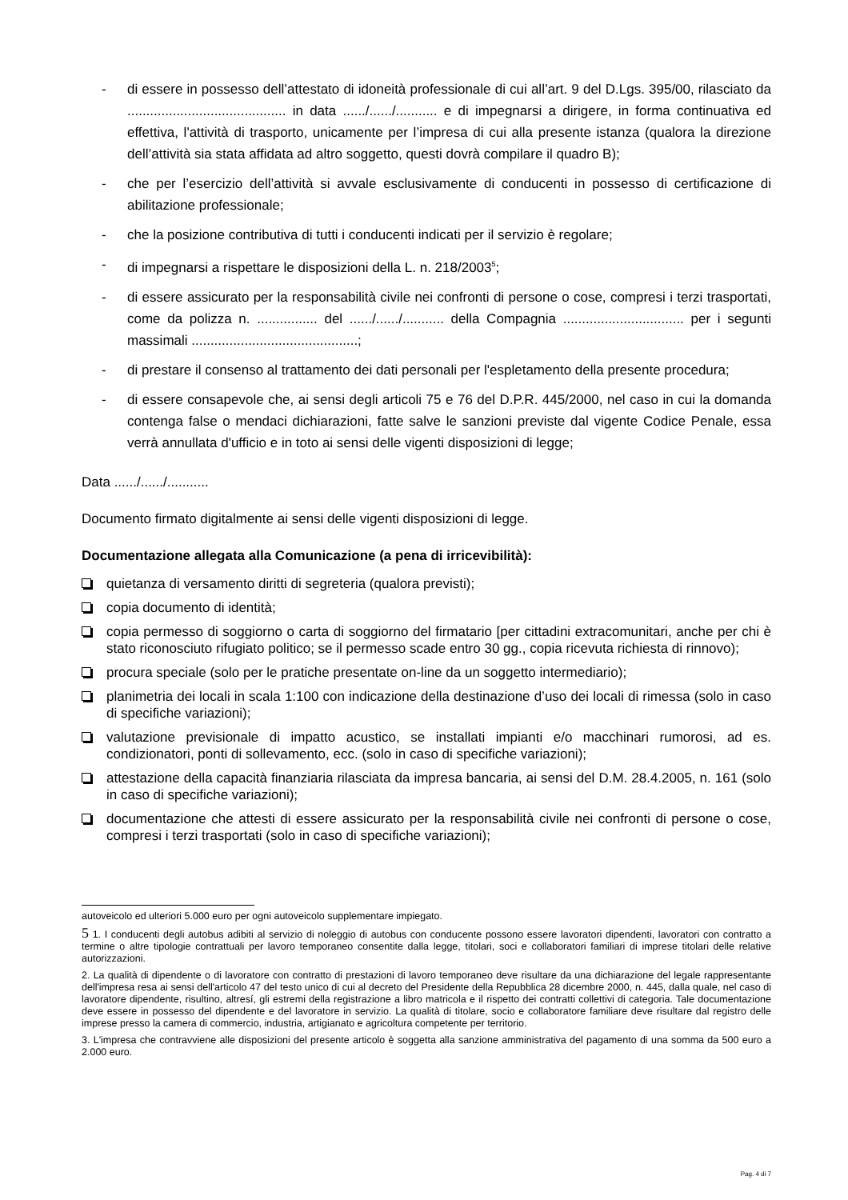- di essere in possesso dell’attestato di idoneità professionale di cui all’art. 9 del D.Lgs. 395/00, rilasciato da .......................................... in data ....../....../........... e di impegnarsi a dirigere, in forma continuativa ed effettiva, l'attività di trasporto, unicamente per l’impresa di cui alla presente istanza (qualora la direzione dell’attività sia stata affidata ad altro soggetto, questi dovrà compilare il quadro B);
- che per l’esercizio dell’attività si avvale esclusivamente di conducenti in possesso di certificazione di abilitazione professionale;
- che la posizione contributiva di tutti i conducenti indicati per il servizio è regolare;
- di impegnarsi a rispettare le disposizioni della L. n. 218/2003<sup>5</sup>;
- di essere assicurato per la responsabilità civile nei confronti di persone o cose, compresi i terzi trasportati, come da polizza n. ................ del ....../....../........... della Compagnia ................................ per i segunti massimali ............................................;
- di prestare il consenso al trattamento dei dati personali per l'espletamento della presente procedura;
- di essere consapevole che, ai sensi degli articoli 75 e 76 del D.P.R. 445/2000, nel caso in cui la domanda contenga false o mendaci dichiarazioni, fatte salve le sanzioni previste dal vigente Codice Penale, essa verrà annullata d'ufficio e in toto ai sensi delle vigenti disposizioni di legge;
Data ....../....../...........
Documento firmato digitalmente ai sensi delle vigenti disposizioni di legge.
Documentazione allegata alla Comunicazione (a pena di irricevibilità):
quietanza di versamento diritti di segreteria (qualora previsti);
copia documento di identità;
copia permesso di soggiorno o carta di soggiorno del firmatario [per cittadini extracomunitari, anche per chi è stato riconosciuto rifugiato politico; se il permesso scade entro 30 gg., copia ricevuta richiesta di rinnovo);
procura speciale (solo per le pratiche presentate on-line da un soggetto intermediario);
planimetria dei locali in scala 1:100 con indicazione della destinazione d’uso dei locali di rimessa (solo in caso di specifiche variazioni);
valutazione previsionale di impatto acustico, se installati impianti e/o macchinari rumorosi, ad es. condizionatori, ponti di sollevamento, ecc. (solo in caso di specifiche variazioni);
attestazione della capacità finanziaria rilasciata da impresa bancaria, ai sensi del D.M. 28.4.2005, n. 161 (solo in caso di specifiche variazioni);
documentazione che attesti di essere assicurato per la responsabilità civile nei confronti di persone o cose, compresi i terzi trasportati (solo in caso di specifiche variazioni);
autoveicolo ed ulteriori 5.000 euro per ogni autoveicolo supplementare impiegato.
5 1. I conducenti degli autobus adibiti al servizio di noleggio di autobus con conducente possono essere lavoratori dipendenti, lavoratori con contratto a termine o altre tipologie contrattuali per lavoro temporaneo consentite dalla legge, titolari, soci e collaboratori familiari di imprese titolari delle relative autorizzazioni.
2. La qualità di dipendente o di lavoratore con contratto di prestazioni di lavoro temporaneo deve risultare da una dichiarazione del legale rappresentante dell'impresa resa ai sensi dell'articolo 47 del testo unico di cui al decreto del Presidente della Repubblica 28 dicembre 2000, n. 445, dalla quale, nel caso di lavoratore dipendente, risultino, altresí, gli estremi della registrazione a libro matricola e il rispetto dei contratti collettivi di categoria. Tale documentazione deve essere in possesso del dipendente e del lavoratore in servizio. La qualità di titolare, socio e collaboratore familiare deve risultare dal registro delle imprese presso la camera di commercio, industria, artigianato e agricoltura competente per territorio.
3. L'impresa che contravviene alle disposizioni del presente articolo è soggetta alla sanzione amministrativa del pagamento di una somma da 500 euro a 2.000 euro.
Pag. 4 di 7